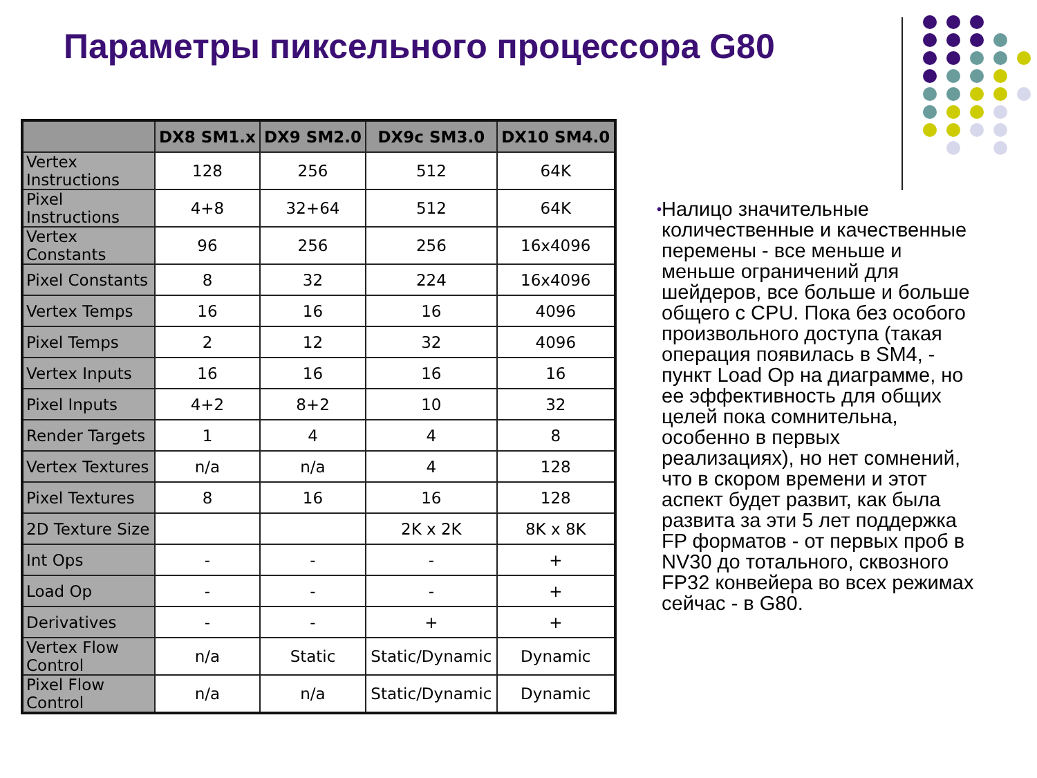Параметры пиксельного процессора G80
| | DX8 SM1.x | DX9 SM2.0 | DX9c SM3.0 | DX10 SM4.0 |
| --- | --- | --- | --- | --- |
| Vertex Instructions | 128 | 256 | 512 | 64K |
| Pixel Instructions | 4+8 | 32+64 | 512 | 64K |
| Vertex Constants | 96 | 256 | 256 | 16x4096 |
| Pixel Constants | 8 | 32 | 224 | 16x4096 |
| Vertex Temps | 16 | 16 | 16 | 4096 |
| Pixel Temps | 2 | 12 | 32 | 4096 |
| Vertex Inputs | 16 | 16 | 16 | 16 |
| Pixel Inputs | 4+2 | 8+2 | 10 | 32 |
| Render Targets | 1 | 4 | 4 | 8 |
| Vertex Textures | n/a | n/a | 4 | 128 |
| Pixel Textures | 8 | 16 | 16 | 128 |
| 2D Texture Size | | | 2K x 2K | 8K x 8K |
| Int Ops | - | - | - | + |
| Load Op | - | - | - | + |
| Derivatives | - | - | + | + |
| Vertex Flow Control | n/a | Static | Static/Dynamic | Dynamic |
| Pixel Flow Control | n/a | n/a | Static/Dynamic | Dynamic |
•
Налицо значительные количественные и качественные перемены - все меньше и меньше ограничений для шейдеров, все больше и больше общего с CPU. Пока без особого произвольного доступа (такая операция появилась в SM4, - пункт Load Op на диаграмме, но ее эффективность для общих целей пока сомнительна, особенно в первых реализациях), но нет сомнений, что в скором времени и этот аспект будет развит, как была развита за эти 5 лет поддержка FP форматов - от первых проб в NV30 до тотального, сквозного FP32 конвейера во всех режимах сейчас - в G80.